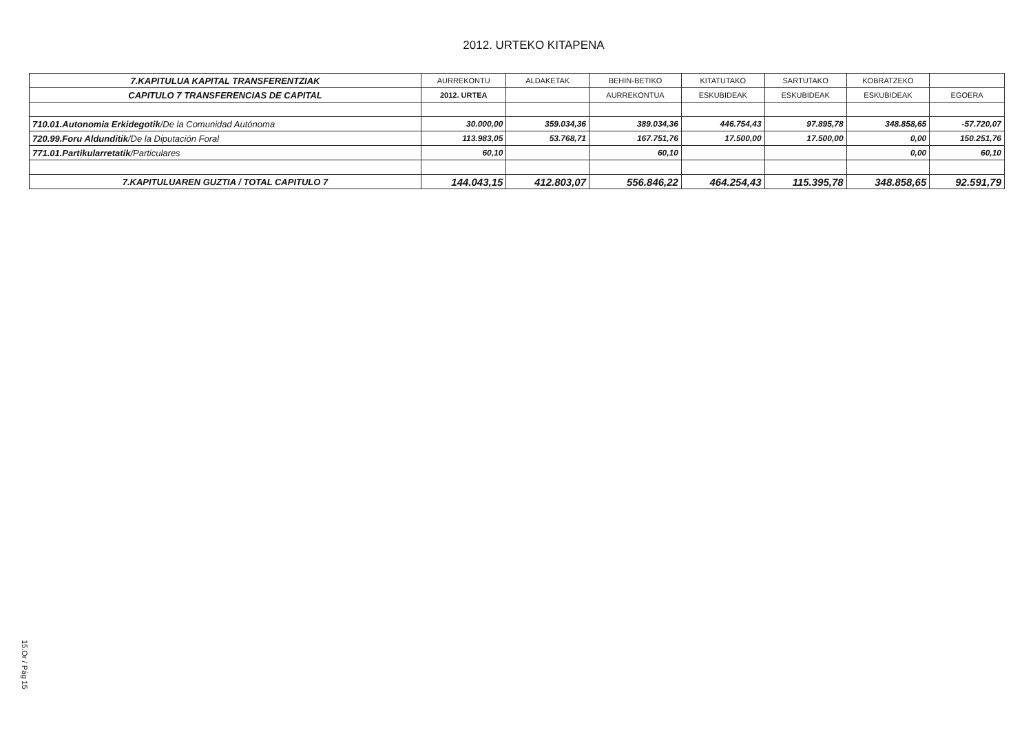2012. URTEKO KITAPENA
| 7.KAPITULUA KAPITAL TRANSFERENTZIAK | AURREKONTU | ALDAKETAK | BEHIN-BETIKO | KITATUTAKO | SARTUTAKO | KOBRATZEKO | |
| --- | --- | --- | --- | --- | --- | --- | --- |
| CAPITULO 7 TRANSFERENCIAS DE CAPITAL | 2012. URTEA | | AURREKONTUA | ESKUBIDEAK | ESKUBIDEAK | ESKUBIDEAK | EGOERA |
| 710.01.Autonomia Erkidegotik /De la Comunidad Autónoma | 30.000,00 | 359.034,36 | 389.034,36 | 446.754,43 | 97.895,78 | 348.858,65 | -57.720,07 |
| 720.99.Foru Aldunditik /De la Diputación Foral | 113.983,05 | 53.768,71 | 167.751,76 | 17.500,00 | 17.500,00 | 0,00 | 150.251,76 |
| 771.01.Partikularretatik /Particulares | 60,10 | | 60,10 | | | 0,00 | 60,10 |
| 7.KAPITULUAREN GUZTIA / TOTAL CAPITULO 7 | 144.043,15 | 412.803,07 | 556.846,22 | 464.254,43 | 115.395,78 | 348.858,65 | 92.591,79 |
15.Or / Pág 15